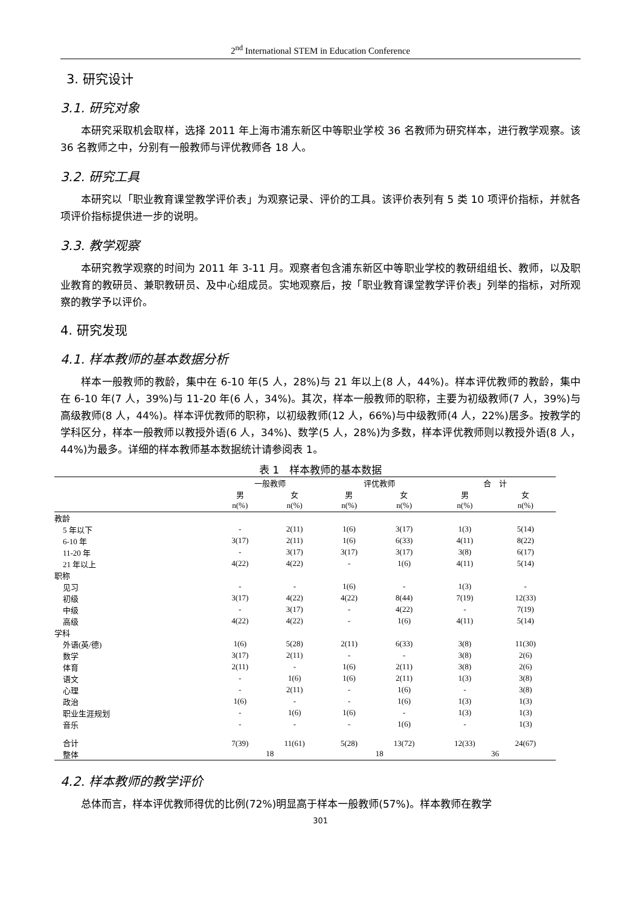2<sup>nd</sup> International STEM in Education Conference
3. 研究设计
3.1. 研究对象
本研究采取机会取样，选择 2011 年上海市浦东新区中等职业学校 36 名教师为研究样本，进行教学观察。该 36 名教师之中，分别有一般教师与评优教师各 18 人。
3.2. 研究工具
本研究以「职业教育课堂教学评价表」为观察记录、评价的工具。该评价表列有 5 类 10 项评价指标，并就各项评价指标提供进一步的说明。
3.3. 教学观察
本研究教学观察的时间为 2011 年 3-11 月。观察者包含浦东新区中等职业学校的教研组组长、教师，以及职业教育的教研员、兼职教研员、及中心组成员。实地观察后，按「职业教育课堂教学评价表」列举的指标，对所观察的教学予以评价。
4. 研究发现
4.1. 样本教师的基本数据分析
样本一般教师的教龄，集中在 6-10 年(5 人，28%)与 21 年以上(8 人，44%)。样本评优教师的教龄，集中在 6-10 年(7 人，39%)与 11-20 年(6 人，34%)。其次，样本一般教师的职称，主要为初级教师(7 人，39%)与高级教师(8 人，44%)。样本评优教师的职称，以初级教师(12 人，66%)与中级教师(4 人，22%)居多。按教学的学科区分，样本一般教师以教授外语(6 人，34%)、数学(5 人，28%)为多数，样本评优教师则以教授外语(8 人，44%)为最多。详细的样本教师基本数据统计请参阅表 1。
表 1　样本教师的基本数据
| | 一般教师 | | 评优教师 | | 合 计 | |
| --- | --- | --- | --- | --- | --- | --- |
| | 男 | 女 | 男 | 女 | 男 | 女 |
| | n(%) | n(%) | n(%) | n(%) | n(%) | n(%) |
| 教龄 | | | | | | |
| 5 年以下 | - | 2(11) | 1(6) | 3(17) | 1(3) | 5(14) |
| 6-10 年 | 3(17) | 2(11) | 1(6) | 6(33) | 4(11) | 8(22) |
| 11-20 年 | - | 3(17) | 3(17) | 3(17) | 3(8) | 6(17) |
| 21 年以上 | 4(22) | 4(22) | - | 1(6) | 4(11) | 5(14) |
| 职称 | | | | | | |
| 见习 | - | - | 1(6) | - | 1(3) | - |
| 初级 | 3(17) | 4(22) | 4(22) | 8(44) | 7(19) | 12(33) |
| 中级 | - | 3(17) | - | 4(22) | - | 7(19) |
| 高级 | 4(22) | 4(22) | - | 1(6) | 4(11) | 5(14) |
| 学科 | | | | | | |
| 外语(英/德) | 1(6) | 5(28) | 2(11) | 6(33) | 3(8) | 11(30) |
| 数学 | 3(17) | 2(11) | - | - | 3(8) | 2(6) |
| 体育 | 2(11) | - | 1(6) | 2(11) | 3(8) | 2(6) |
| 语文 | - | 1(6) | 1(6) | 2(11) | 1(3) | 3(8) |
| 心理 | - | 2(11) | - | 1(6) | - | 3(8) |
| 政治 | 1(6) | - | - | 1(6) | 1(3) | 1(3) |
| 职业生涯规划 | - | 1(6) | 1(6) | - | 1(3) | 1(3) |
| 音乐 | - | - | - | 1(6) | - | 1(3) |
| 合计 | 7(39) | 11(61) | 5(28) | 13(72) | 12(33) | 24(67) |
| 整体 | 18 | | 18 | | 36 | |
4.2. 样本教师的教学评价
总体而言，样本评优教师得优的比例(72%)明显高于样本一般教师(57%)。样本教师在教学
301